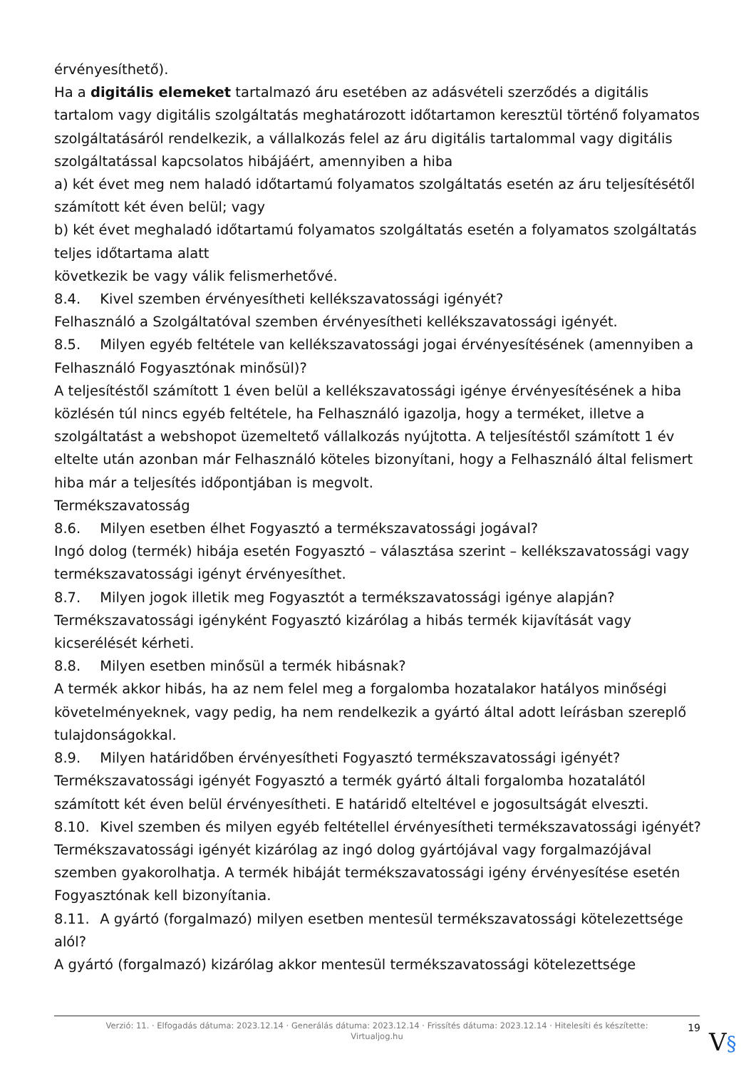érvényesíthető).
Ha a digitális elemeket tartalmazó áru esetében az adásvételi szerződés a digitális tartalom vagy digitális szolgáltatás meghatározott időtartamon keresztül történő folyamatos szolgáltatásáról rendelkezik, a vállalkozás felel az áru digitális tartalommal vagy digitális szolgáltatással kapcsolatos hibájáért, amennyiben a hiba
a) két évet meg nem haladó időtartamú folyamatos szolgáltatás esetén az áru teljesítésétől számított két éven belül; vagy
b) két évet meghaladó időtartamú folyamatos szolgáltatás esetén a folyamatos szolgáltatás teljes időtartama alatt
következik be vagy válik felismerhetővé.
8.4. Kivel szemben érvényesítheti kellékszavatossági igényét?
Felhasználó a Szolgáltatóval szemben érvényesítheti kellékszavatossági igényét.
8.5. Milyen egyéb feltétele van kellékszavatossági jogai érvényesítésének (amennyiben a Felhasználó Fogyasztónak minősül)?
A teljesítéstől számított 1 éven belül a kellékszavatossági igénye érvényesítésének a hiba közlésén túl nincs egyéb feltétele, ha Felhasználó igazolja, hogy a terméket, illetve a szolgáltatást a webshopot üzemeltető vállalkozás nyújtotta. A teljesítéstől számított 1 év eltelte után azonban már Felhasználó köteles bizonyítani, hogy a Felhasználó által felismert hiba már a teljesítés időpontjában is megvolt.
Termékszavatosság
8.6. Milyen esetben élhet Fogyasztó a termékszavatossági jogával?
Ingó dolog (termék) hibája esetén Fogyasztó – választása szerint – kellékszavatossági vagy termékszavatossági igényt érvényesíthet.
8.7. Milyen jogok illetik meg Fogyasztót a termékszavatossági igénye alapján?
Termékszavatossági igényként Fogyasztó kizárólag a hibás termék kijavítását vagy kicserélését kérheti.
8.8. Milyen esetben minősül a termék hibásnak?
A termék akkor hibás, ha az nem felel meg a forgalomba hozatalakor hatályos minőségi követelményeknek, vagy pedig, ha nem rendelkezik a gyártó által adott leírásban szereplő tulajdonságokkal.
8.9. Milyen határidőben érvényesítheti Fogyasztó termékszavatossági igényét?
Termékszavatossági igényét Fogyasztó a termék gyártó általi forgalomba hozatalától számított két éven belül érvényesítheti. E határidő elteltével e jogosultságát elveszti.
8.10. Kivel szemben és milyen egyéb feltétellel érvényesítheti termékszavatossági igényét?
Termékszavatossági igényét kizárólag az ingó dolog gyártójával vagy forgalmazójával szemben gyakorolhatja. A termék hibáját termékszavatossági igény érvényesítése esetén Fogyasztónak kell bizonyítania.
8.11. A gyártó (forgalmazó) milyen esetben mentesül termékszavatossági kötelezettsége alól?
A gyártó (forgalmazó) kizárólag akkor mentesül termékszavatossági kötelezettsége
Verzió: 11. · Elfogadás dátuma: 2023.12.14 · Generálás dátuma: 2023.12.14 · Frissítés dátuma: 2023.12.14 · Hitelesíti és készítette: Virtualjog.hu
19
V§